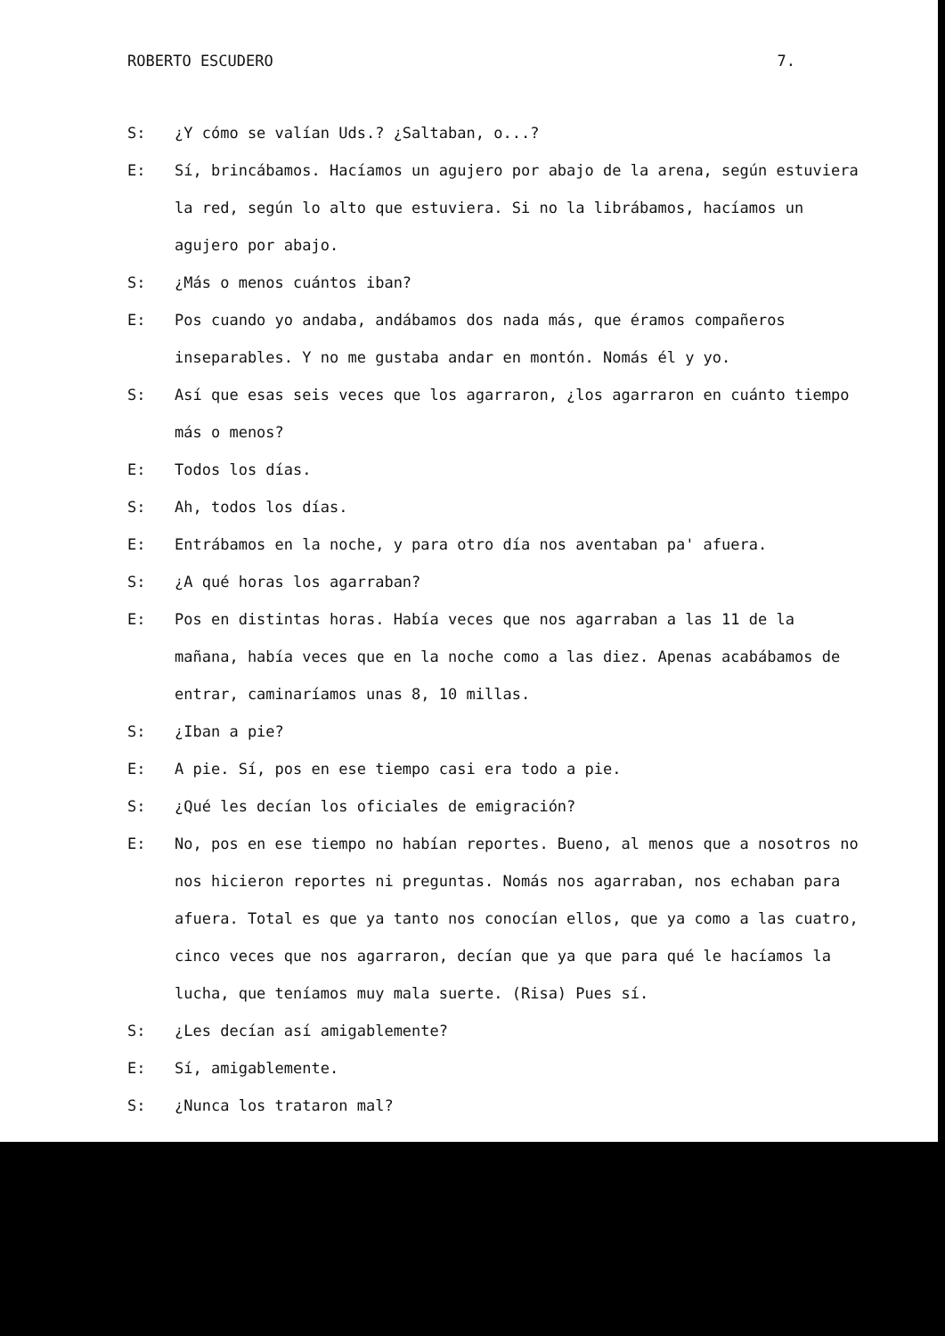ROBERTO ESCUDERO 7.
S: ¿Y cómo se valían Uds.? ¿Saltaban, o...?
E: Sí, brincábamos. Hacíamos un agujero por abajo de la arena, según estuviera la red, según lo alto que estuviera. Si no la librábamos, hacíamos un agujero por abajo.
S: ¿Más o menos cuántos iban?
E: Pos cuando yo andaba, andábamos dos nada más, que éramos compañeros inseparables. Y no me gustaba andar en montón. Nomás él y yo.
S: Así que esas seis veces que los agarraron, ¿los agarraron en cuánto tiempo más o menos?
E: Todos los días.
S: Ah, todos los días.
E: Entrábamos en la noche, y para otro día nos aventaban pa' afuera.
S: ¿A qué horas los agarraban?
E: Pos en distintas horas. Había veces que nos agarraban a las 11 de la mañana, había veces que en la noche como a las diez. Apenas acabábamos de entrar, caminaríamos unas 8, 10 millas.
S: ¿Iban a pie?
E: A pie. Sí, pos en ese tiempo casi era todo a pie.
S: ¿Qué les decían los oficiales de emigración?
E: No, pos en ese tiempo no habían reportes. Bueno, al menos que a nosotros no nos hicieron reportes ni preguntas. Nomás nos agarraban, nos echaban para afuera. Total es que ya tanto nos conocían ellos, que ya como a las cuatro, cinco veces que nos agarraron, decían que ya que para qué le hacíamos la lucha, que teníamos muy mala suerte. (Risa) Pues sí.
S: ¿Les decían así amigablemente?
E: Sí, amigablemente.
S: ¿Nunca los trataron mal?